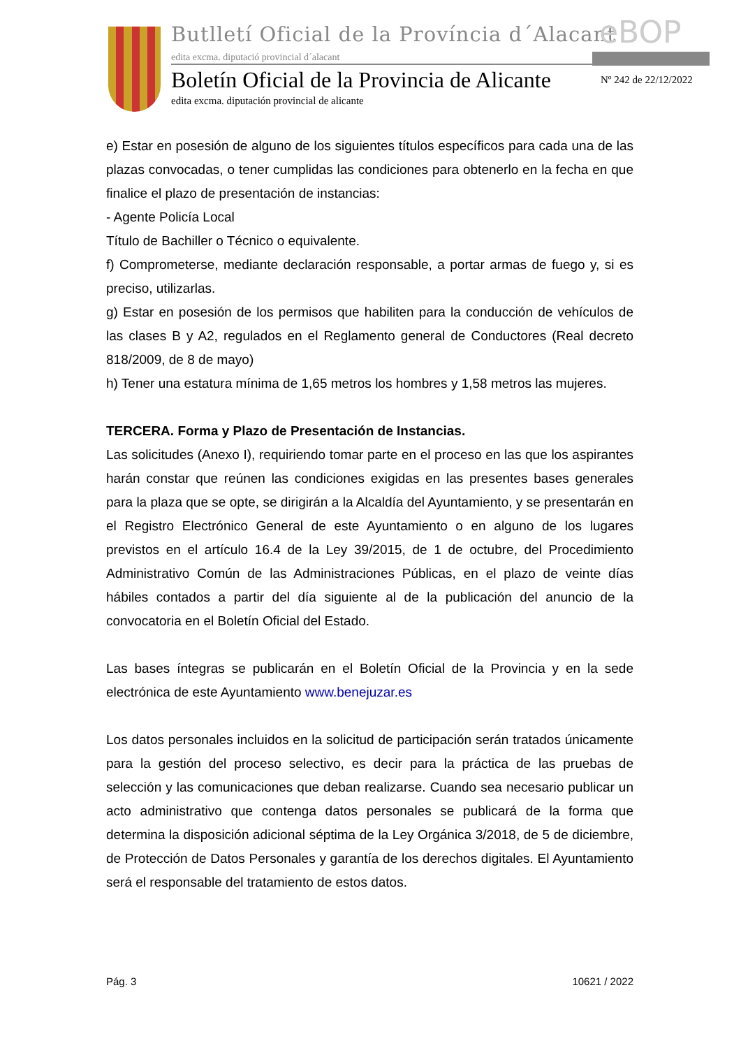Butlletí Oficial de la Província d´Alacant
edita excma. diputació provincial d´alacant
eBOP
Boletín Oficial de la Provincia de Alicante
Nº 242 de 22/12/2022
edita excma. diputación provincial de alicante
e) Estar en posesión de alguno de los siguientes títulos específicos para cada una de las plazas convocadas, o tener cumplidas las condiciones para obtenerlo en la fecha en que finalice el plazo de presentación de instancias:
- Agente Policía Local
Título de Bachiller o Técnico o equivalente.
f) Comprometerse, mediante declaración responsable, a portar armas de fuego y, si es preciso, utilizarlas.
g) Estar en posesión de los permisos que habiliten para la conducción de vehículos de las clases B y A2, regulados en el Reglamento general de Conductores (Real decreto 818/2009, de 8 de mayo)
h) Tener una estatura mínima de 1,65 metros los hombres y 1,58 metros las mujeres.
TERCERA. Forma y Plazo de Presentación de Instancias.
Las solicitudes (Anexo I), requiriendo tomar parte en el proceso en las que los aspirantes harán constar que reúnen las condiciones exigidas en las presentes bases generales para la plaza que se opte, se dirigirán a la Alcaldía del Ayuntamiento, y se presentarán en el Registro Electrónico General de este Ayuntamiento o en alguno de los lugares previstos en el artículo 16.4 de la Ley 39/2015, de 1 de octubre, del Procedimiento Administrativo Común de las Administraciones Públicas, en el plazo de veinte días hábiles contados a partir del día siguiente al de la publicación del anuncio de la convocatoria en el Boletín Oficial del Estado.
Las bases íntegras se publicarán en el Boletín Oficial de la Provincia y en la sede electrónica de este Ayuntamiento www.benejuzar.es
Los datos personales incluidos en la solicitud de participación serán tratados únicamente para la gestión del proceso selectivo, es decir para la práctica de las pruebas de selección y las comunicaciones que deban realizarse. Cuando sea necesario publicar un acto administrativo que contenga datos personales se publicará de la forma que determina la disposición adicional séptima de la Ley Orgánica 3/2018, de 5 de diciembre, de Protección de Datos Personales y garantía de los derechos digitales. El Ayuntamiento será el responsable del tratamiento de estos datos.
Pág. 3 10621 / 2022